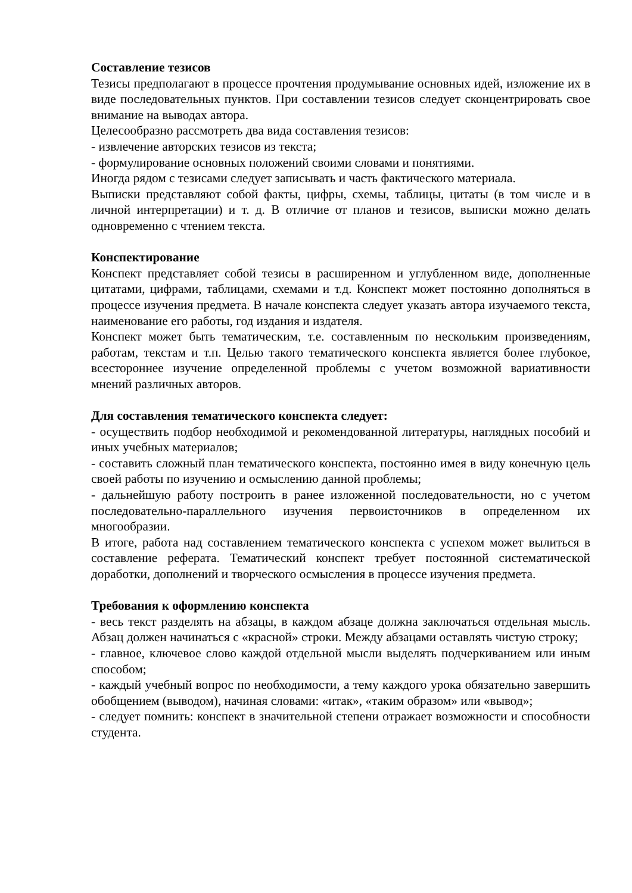Составление тезисов
Тезисы предполагают в процессе прочтения продумывание основных идей, изложение их в виде последовательных пунктов. При составлении тезисов следует сконцентрировать свое внимание на выводах автора.
Целесообразно рассмотреть два вида составления тезисов:
- извлечение авторских тезисов из текста;
- формулирование основных положений своими словами и понятиями.
Иногда рядом с тезисами следует записывать и часть фактического материала.
Выписки представляют собой факты, цифры, схемы, таблицы, цитаты (в том числе и в личной интерпретации) и т. д. В отличие от планов и тезисов, выписки можно делать одновременно с чтением текста.
Конспектирование
Конспект представляет собой тезисы в расширенном и углубленном виде, дополненные цитатами, цифрами, таблицами, схемами и т.д. Конспект может постоянно дополняться в процессе изучения предмета. В начале конспекта следует указать автора изучаемого текста, наименование его работы, год издания и издателя.
Конспект может быть тематическим, т.е. составленным по нескольким произведениям, работам, текстам и т.п. Целью такого тематического конспекта является более глубокое, всестороннее изучение определенной проблемы с учетом возможной вариативности мнений различных авторов.
Для составления тематического конспекта следует:
- осуществить подбор необходимой и рекомендованной литературы, наглядных пособий и иных учебных материалов;
- составить сложный план тематического конспекта, постоянно имея в виду конечную цель своей работы по изучению и осмыслению данной проблемы;
- дальнейшую работу построить в ранее изложенной последовательности, но с учетом последовательно-параллельного изучения первоисточников в определенном их многообразии.
В итоге, работа над составлением тематического конспекта с успехом может вылиться в составление реферата. Тематический конспект требует постоянной систематической доработки, дополнений и творческого осмысления в процессе изучения предмета.
Требования к оформлению конспекта
- весь текст разделять на абзацы, в каждом абзаце должна заключаться отдельная мысль. Абзац должен начинаться с «красной» строки. Между абзацами оставлять чистую строку;
- главное, ключевое слово каждой отдельной мысли выделять подчеркиванием или иным способом;
- каждый учебный вопрос по необходимости, а тему каждого урока обязательно завершить обобщением (выводом), начиная словами: «итак», «таким образом» или «вывод»;
- следует помнить: конспект в значительной степени отражает возможности и способности студента.